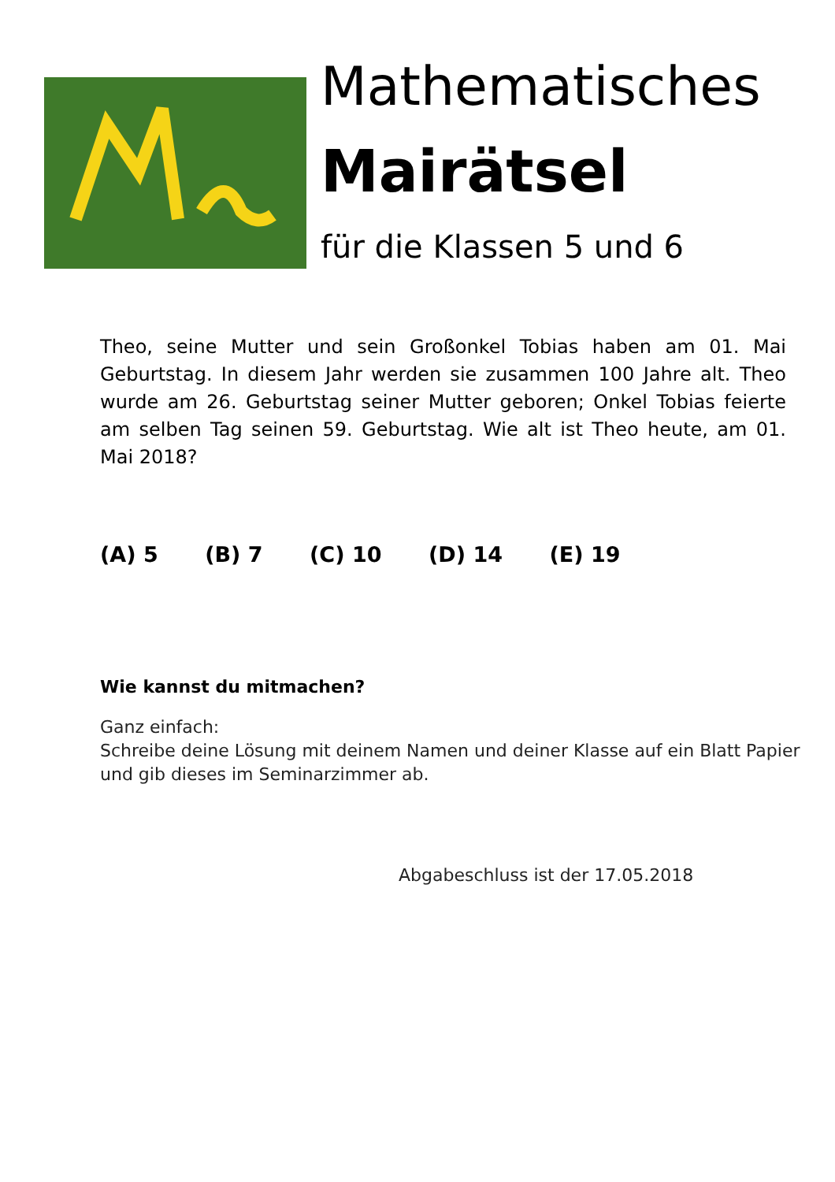Mathematisches
Mairätsel
für die Klassen 5 und 6
Theo, seine Mutter und sein Großonkel Tobias haben am 01. Mai Geburtstag. In diesem Jahr werden sie zusammen 100 Jahre alt. Theo wurde am 26. Geburtstag seiner Mutter geboren; Onkel Tobias feierte am selben Tag seinen 59. Geburtstag. Wie alt ist Theo heute, am 01. Mai 2018?
(A) 5 (B) 7 (C) 10 (D) 14 (E) 19
Wie kannst du mitmachen?
Ganz einfach:
Schreibe deine Lösung mit deinem Namen und deiner Klasse auf ein Blatt Papier und gib dieses im Seminarzimmer ab.
Abgabeschluss ist der 17.05.2018